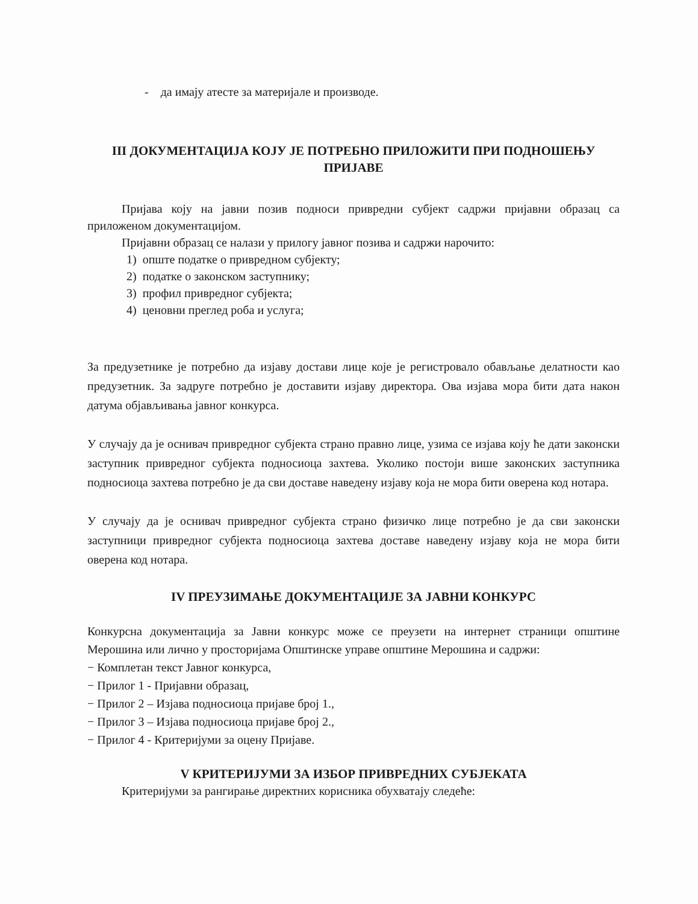- да имају атесте за материјале и производе.
III ДОКУМЕНТАЦИЈА КОЈУ ЈЕ ПОТРЕБНО ПРИЛОЖИТИ ПРИ ПОДНОШЕЊУ ПРИЈАВЕ
Пријава коју на јавни позив подноси привредни субјект садржи пријавни образац са приложеном документацијом.
Пријавни образац се налази у прилогу јавног позива и садржи нарочито:
1) опште податке о привредном субјекту;
2) податке о законском заступнику;
3) профил привредног субјекта;
4) ценовни преглед роба и услуга;
За предузетнике је потребно да изјаву достави лице које је регистровало обављање делатности као предузетник. За задруге потребно је доставити изјаву директора. Ова изјава мора бити дата након датума објављивања јавног конкурса.
У случају да је оснивач привредног субјекта страно правно лице, узима се изјава коју ће дати законски заступник привредног субјекта подносиоца захтева. Уколико постоји више законских заступника подносиоца захтева потребно је да сви доставе наведену изјаву која не мора бити оверена код нотара.
У случају да је оснивач привредног субјекта страно физичко лице потребно је да сви законски заступници привредног субјекта подносиоца захтева доставе наведену изјаву која не мора бити оверена код нотара.
IV ПРЕУЗИМАЊЕ ДОКУМЕНТАЦИЈЕ ЗА ЈАВНИ КОНКУРС
Конкурсна документација за Јавни конкурс може се преузети на интернет страници општине Мерошина или лично у просторијама Општинске управе општине Мерошина и садржи:
− Комплетан текст Јавног конкурса,
− Прилог 1 - Пријавни образац,
− Прилог 2 – Изјава подносиоца пријаве број 1.,
− Прилог 3 – Изјава подносиоца пријаве број 2.,
− Прилог 4 - Критеријуми за оцену Пријаве.
V КРИТЕРИЈУМИ ЗА ИЗБОР ПРИВРЕДНИХ СУБЈЕКАТА
Критеријуми за рангирање директних корисника обухватају следеће: